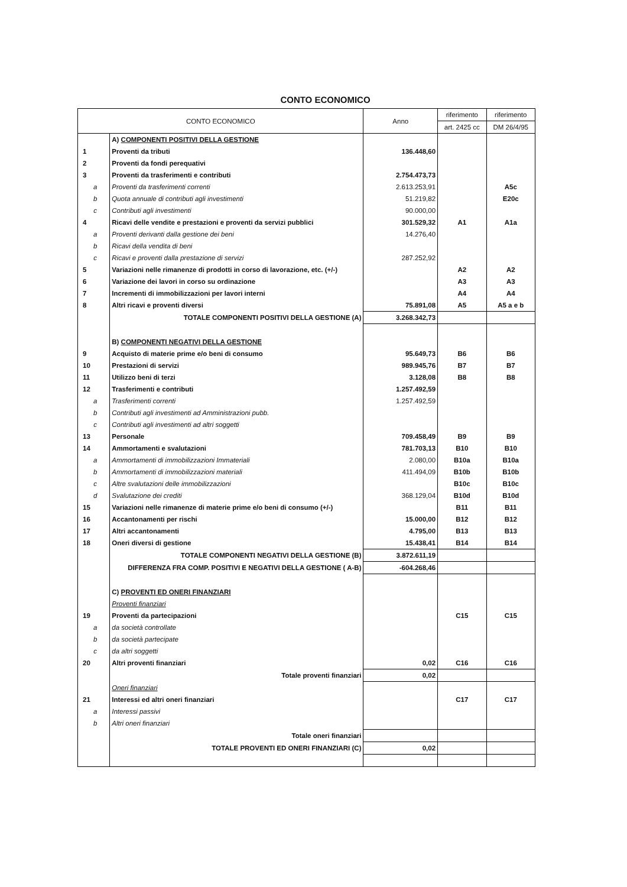CONTO ECONOMICO
| CONTO ECONOMICO | | Anno | riferimento | riferimento |
| --- | --- | --- | --- | --- |
| | | | art. 2425 cc | DM 26/4/95 |
| | A) COMPONENTI POSITIVI DELLA GESTIONE | | | |
| 1 | Proventi da tributi | 136.448,60 | | |
| 2 | Proventi da fondi perequativi | | | |
| 3 | Proventi da trasferimenti e contributi | 2.754.473,73 | | |
| a | Proventi da trasferimenti correnti | 2.613.253,91 | | A5c |
| b | Quota annuale di contributi agli investimenti | 51.219,82 | | E20c |
| c | Contributi agli investimenti | 90.000,00 | | |
| 4 | Ricavi delle vendite e prestazioni e proventi da servizi pubblici | 301.529,32 | A1 | A1a |
| a | Proventi derivanti dalla gestione dei beni | 14.276,40 | | |
| b | Ricavi della vendita di beni | | | |
| c | Ricavi e proventi dalla prestazione di servizi | 287.252,92 | | |
| 5 | Variazioni nelle rimanenze di prodotti in corso di lavorazione, etc. (+/-) | | A2 | A2 |
| 6 | Variazione dei lavori in corso su ordinazione | | A3 | A3 |
| 7 | Incrementi di immobilizzazioni per lavori interni | | A4 | A4 |
| 8 | Altri ricavi e proventi diversi | 75.891,08 | A5 | A5 a e b |
| | TOTALE COMPONENTI POSITIVI DELLA GESTIONE (A) | 3.268.342,73 | | |
| | B) COMPONENTI NEGATIVI DELLA GESTIONE | | | |
| 9 | Acquisto di materie prime e/o beni di consumo | 95.649,73 | B6 | B6 |
| 10 | Prestazioni di servizi | 989.945,76 | B7 | B7 |
| 11 | Utilizzo beni di terzi | 3.128,08 | B8 | B8 |
| 12 | Trasferimenti e contributi | 1.257.492,59 | | |
| a | Trasferimenti correnti | 1.257.492,59 | | |
| b | Contributi agli investimenti ad Amministrazioni pubb. | | | |
| c | Contributi agli investimenti ad altri soggetti | | | |
| 13 | Personale | 709.458,49 | B9 | B9 |
| 14 | Ammortamenti e svalutazioni | 781.703,13 | B10 | B10 |
| a | Ammortamenti di immobilizzazioni Immateriali | 2.080,00 | B10a | B10a |
| b | Ammortamenti di immobilizzazioni materiali | 411.494,09 | B10b | B10b |
| c | Altre svalutazioni delle immobilizzazioni | | B10c | B10c |
| d | Svalutazione dei crediti | 368.129,04 | B10d | B10d |
| 15 | Variazioni nelle rimanenze di materie prime e/o beni di consumo (+/-) | | B11 | B11 |
| 16 | Accantonamenti per rischi | 15.000,00 | B12 | B12 |
| 17 | Altri accantonamenti | 4.795,00 | B13 | B13 |
| 18 | Oneri diversi di gestione | 15.438,41 | B14 | B14 |
| | TOTALE COMPONENTI NEGATIVI DELLA GESTIONE (B) | 3.872.611,19 | | |
| | DIFFERENZA FRA COMP. POSITIVI E NEGATIVI DELLA GESTIONE ( A-B) | -604.268,46 | | |
| | C) PROVENTI ED ONERI FINANZIARI | | | |
| | Proventi finanziari | | | |
| 19 | Proventi da partecipazioni | | C15 | C15 |
| a | da società controllate | | | |
| b | da società partecipate | | | |
| c | da altri soggetti | | | |
| 20 | Altri proventi finanziari | 0,02 | C16 | C16 |
| | Totale proventi finanziari | 0,02 | | |
| | Oneri finanziari | | | |
| 21 | Interessi ed altri oneri finanziari | | C17 | C17 |
| a | Interessi passivi | | | |
| b | Altri oneri finanziari | | | |
| | Totale oneri finanziari | | | |
| | TOTALE PROVENTI ED ONERI FINANZIARI (C) | 0,02 | | |